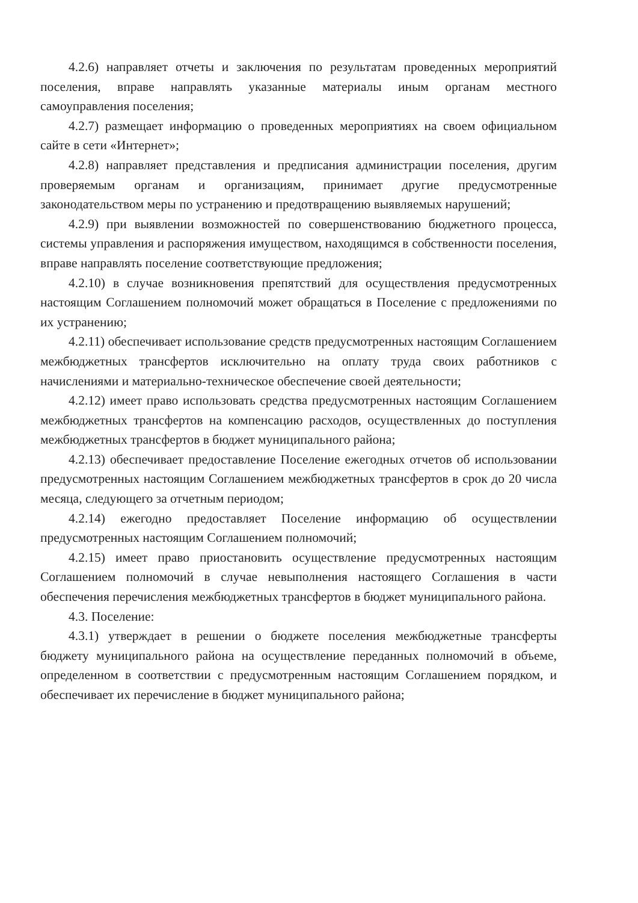4.2.6) направляет отчеты и заключения по результатам проведенных мероприятий поселения, вправе направлять указанные материалы иным органам местного самоуправления поселения;
4.2.7) размещает информацию о проведенных мероприятиях на своем официальном сайте в сети «Интернет»;
4.2.8) направляет представления и предписания администрации поселения, другим проверяемым органам и организациям, принимает другие предусмотренные законодательством меры по устранению и предотвращению выявляемых нарушений;
4.2.9) при выявлении возможностей по совершенствованию бюджетного процесса, системы управления и распоряжения имуществом, находящимся в собственности поселения, вправе направлять поселение соответствующие предложения;
4.2.10) в случае возникновения препятствий для осуществления предусмотренных настоящим Соглашением полномочий может обращаться в Поселение с предложениями по их устранению;
4.2.11) обеспечивает использование средств предусмотренных настоящим Соглашением межбюджетных трансфертов исключительно на оплату труда своих работников с начислениями и материально-техническое обеспечение своей деятельности;
4.2.12) имеет право использовать средства предусмотренных настоящим Соглашением межбюджетных трансфертов на компенсацию расходов, осуществленных до поступления межбюджетных трансфертов в бюджет муниципального района;
4.2.13) обеспечивает предоставление Поселение ежегодных отчетов об использовании предусмотренных настоящим Соглашением межбюджетных трансфертов в срок до 20 числа месяца, следующего за отчетным периодом;
4.2.14) ежегодно предоставляет Поселение информацию об осуществлении предусмотренных настоящим Соглашением полномочий;
4.2.15) имеет право приостановить осуществление предусмотренных настоящим Соглашением полномочий в случае невыполнения настоящего Соглашения в части обеспечения перечисления межбюджетных трансфертов в бюджет муниципального района.
4.3. Поселение:
4.3.1) утверждает в решении о бюджете поселения межбюджетные трансферты бюджету муниципального района на осуществление переданных полномочий в объеме, определенном в соответствии с предусмотренным настоящим Соглашением порядком, и обеспечивает их перечисление в бюджет муниципального района;